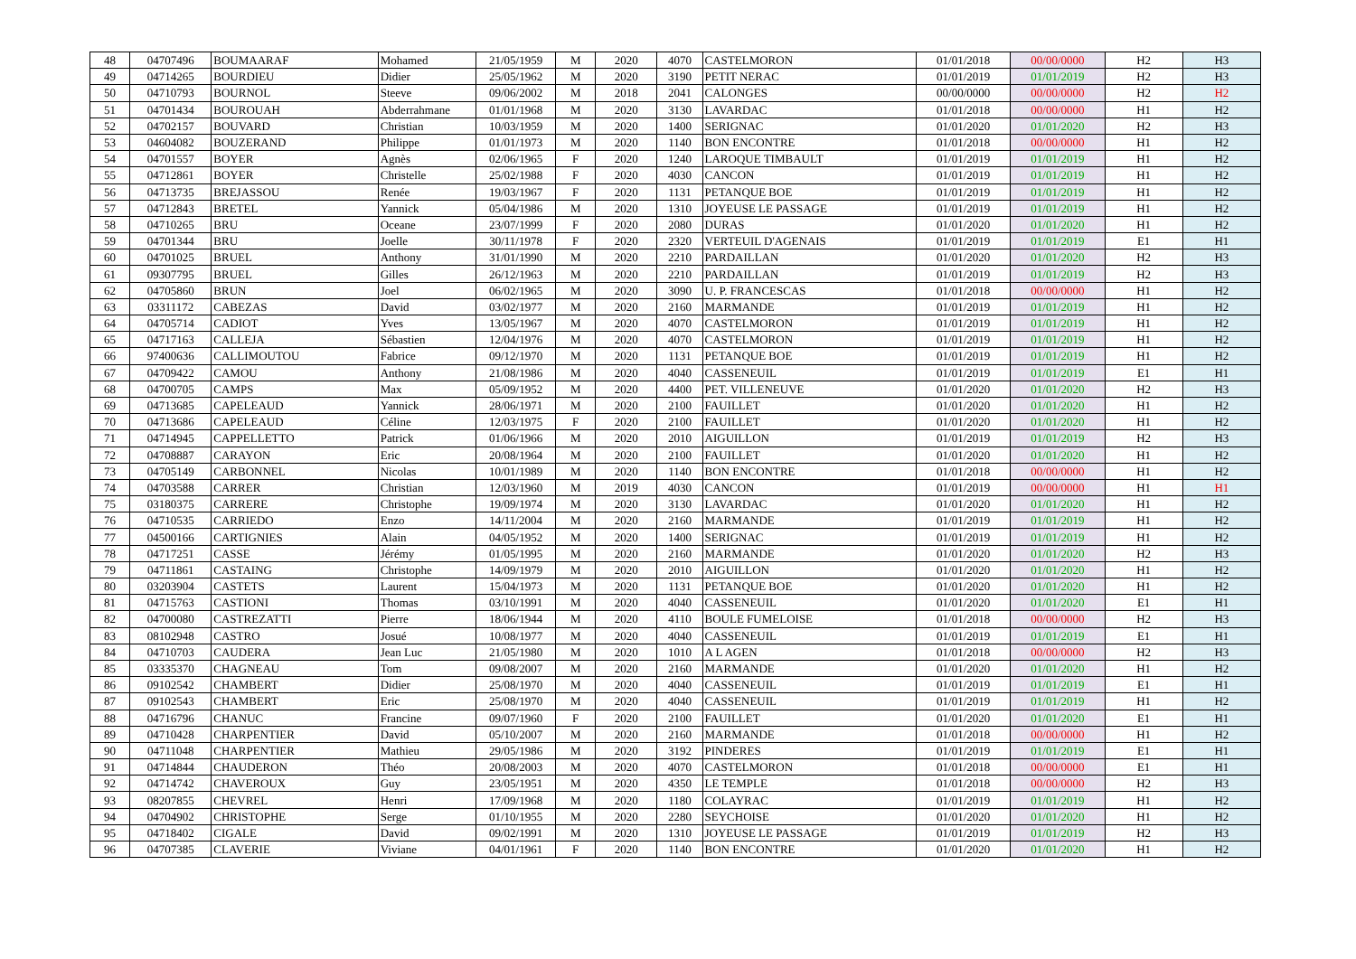| 48 | 04707496 | BOUMAARAF | Mohamed | 21/05/1959 | M | 2020 | 4070 | CASTELMORON | 01/01/2018 | 00/00/0000 | H2 | H3 |
| 49 | 04714265 | BOURDIEU | Didier | 25/05/1962 | M | 2020 | 3190 | PETIT NERAC | 01/01/2019 | 01/01/2019 | H2 | H3 |
| 50 | 04710793 | BOURNOL | Steeve | 09/06/2002 | M | 2018 | 2041 | CALONGES | 00/00/0000 | 00/00/0000 | H2 | H2 |
| 51 | 04701434 | BOUROUAH | Abderrahmane | 01/01/1968 | M | 2020 | 3130 | LAVARDAC | 01/01/2018 | 00/00/0000 | H1 | H2 |
| 52 | 04702157 | BOUVARD | Christian | 10/03/1959 | M | 2020 | 1400 | SERIGNAC | 01/01/2020 | 01/01/2020 | H2 | H3 |
| 53 | 04604082 | BOUZERAND | Philippe | 01/01/1973 | M | 2020 | 1140 | BON ENCONTRE | 01/01/2018 | 00/00/0000 | H1 | H2 |
| 54 | 04701557 | BOYER | Agnès | 02/06/1965 | F | 2020 | 1240 | LAROQUE TIMBAULT | 01/01/2019 | 01/01/2019 | H1 | H2 |
| 55 | 04712861 | BOYER | Christelle | 25/02/1988 | F | 2020 | 4030 | CANCON | 01/01/2019 | 01/01/2019 | H1 | H2 |
| 56 | 04713735 | BREJASSOU | Renée | 19/03/1967 | F | 2020 | 1131 | PETANQUE BOE | 01/01/2019 | 01/01/2019 | H1 | H2 |
| 57 | 04712843 | BRETEL | Yannick | 05/04/1986 | M | 2020 | 1310 | JOYEUSE LE PASSAGE | 01/01/2019 | 01/01/2019 | H1 | H2 |
| 58 | 04710265 | BRU | Oceane | 23/07/1999 | F | 2020 | 2080 | DURAS | 01/01/2020 | 01/01/2020 | H1 | H2 |
| 59 | 04701344 | BRU | Joelle | 30/11/1978 | F | 2020 | 2320 | VERTEUIL D'AGENAIS | 01/01/2019 | 01/01/2019 | E1 | H1 |
| 60 | 04701025 | BRUEL | Anthony | 31/01/1990 | M | 2020 | 2210 | PARDAILLAN | 01/01/2020 | 01/01/2020 | H2 | H3 |
| 61 | 09307795 | BRUEL | Gilles | 26/12/1963 | M | 2020 | 2210 | PARDAILLAN | 01/01/2019 | 01/01/2019 | H2 | H3 |
| 62 | 04705860 | BRUN | Joel | 06/02/1965 | M | 2020 | 3090 | U. P. FRANCESCAS | 01/01/2018 | 00/00/0000 | H1 | H2 |
| 63 | 03311172 | CABEZAS | David | 03/02/1977 | M | 2020 | 2160 | MARMANDE | 01/01/2019 | 01/01/2019 | H1 | H2 |
| 64 | 04705714 | CADIOT | Yves | 13/05/1967 | M | 2020 | 4070 | CASTELMORON | 01/01/2019 | 01/01/2019 | H1 | H2 |
| 65 | 04717163 | CALLEJA | Sébastien | 12/04/1976 | M | 2020 | 4070 | CASTELMORON | 01/01/2019 | 01/01/2019 | H1 | H2 |
| 66 | 97400636 | CALLIMOUTOU | Fabrice | 09/12/1970 | M | 2020 | 1131 | PETANQUE BOE | 01/01/2019 | 01/01/2019 | H1 | H2 |
| 67 | 04709422 | CAMOU | Anthony | 21/08/1986 | M | 2020 | 4040 | CASSENEUIL | 01/01/2019 | 01/01/2019 | E1 | H1 |
| 68 | 04700705 | CAMPS | Max | 05/09/1952 | M | 2020 | 4400 | PET. VILLENEUVE | 01/01/2020 | 01/01/2020 | H2 | H3 |
| 69 | 04713685 | CAPELEAUD | Yannick | 28/06/1971 | M | 2020 | 2100 | FAUILLET | 01/01/2020 | 01/01/2020 | H1 | H2 |
| 70 | 04713686 | CAPELEAUD | Céline | 12/03/1975 | F | 2020 | 2100 | FAUILLET | 01/01/2020 | 01/01/2020 | H1 | H2 |
| 71 | 04714945 | CAPPELLETTO | Patrick | 01/06/1966 | M | 2020 | 2010 | AIGUILLON | 01/01/2019 | 01/01/2019 | H2 | H3 |
| 72 | 04708887 | CARAYON | Eric | 20/08/1964 | M | 2020 | 2100 | FAUILLET | 01/01/2020 | 01/01/2020 | H1 | H2 |
| 73 | 04705149 | CARBONNEL | Nicolas | 10/01/1989 | M | 2020 | 1140 | BON ENCONTRE | 01/01/2018 | 00/00/0000 | H1 | H2 |
| 74 | 04703588 | CARRER | Christian | 12/03/1960 | M | 2019 | 4030 | CANCON | 01/01/2019 | 00/00/0000 | H1 | H1 |
| 75 | 03180375 | CARRERE | Christophe | 19/09/1974 | M | 2020 | 3130 | LAVARDAC | 01/01/2020 | 01/01/2020 | H1 | H2 |
| 76 | 04710535 | CARRIEDO | Enzo | 14/11/2004 | M | 2020 | 2160 | MARMANDE | 01/01/2019 | 01/01/2019 | H1 | H2 |
| 77 | 04500166 | CARTIGNIES | Alain | 04/05/1952 | M | 2020 | 1400 | SERIGNAC | 01/01/2019 | 01/01/2019 | H1 | H2 |
| 78 | 04717251 | CASSE | Jérémy | 01/05/1995 | M | 2020 | 2160 | MARMANDE | 01/01/2020 | 01/01/2020 | H2 | H3 |
| 79 | 04711861 | CASTAING | Christophe | 14/09/1979 | M | 2020 | 2010 | AIGUILLON | 01/01/2020 | 01/01/2020 | H1 | H2 |
| 80 | 03203904 | CASTETS | Laurent | 15/04/1973 | M | 2020 | 1131 | PETANQUE BOE | 01/01/2020 | 01/01/2020 | H1 | H2 |
| 81 | 04715763 | CASTIONI | Thomas | 03/10/1991 | M | 2020 | 4040 | CASSENEUIL | 01/01/2020 | 01/01/2020 | E1 | H1 |
| 82 | 04700080 | CASTREZATTI | Pierre | 18/06/1944 | M | 2020 | 4110 | BOULE FUMELOISE | 01/01/2018 | 00/00/0000 | H2 | H3 |
| 83 | 08102948 | CASTRO | Josué | 10/08/1977 | M | 2020 | 4040 | CASSENEUIL | 01/01/2019 | 01/01/2019 | E1 | H1 |
| 84 | 04710703 | CAUDERA | Jean Luc | 21/05/1980 | M | 2020 | 1010 | A L AGEN | 01/01/2018 | 00/00/0000 | H2 | H3 |
| 85 | 03335370 | CHAGNEAU | Tom | 09/08/2007 | M | 2020 | 2160 | MARMANDE | 01/01/2020 | 01/01/2020 | H1 | H2 |
| 86 | 09102542 | CHAMBERT | Didier | 25/08/1970 | M | 2020 | 4040 | CASSENEUIL | 01/01/2019 | 01/01/2019 | E1 | H1 |
| 87 | 09102543 | CHAMBERT | Eric | 25/08/1970 | M | 2020 | 4040 | CASSENEUIL | 01/01/2019 | 01/01/2019 | H1 | H2 |
| 88 | 04716796 | CHANUC | Francine | 09/07/1960 | F | 2020 | 2100 | FAUILLET | 01/01/2020 | 01/01/2020 | E1 | H1 |
| 89 | 04710428 | CHARPENTIER | David | 05/10/2007 | M | 2020 | 2160 | MARMANDE | 01/01/2018 | 00/00/0000 | H1 | H2 |
| 90 | 04711048 | CHARPENTIER | Mathieu | 29/05/1986 | M | 2020 | 3192 | PINDERES | 01/01/2019 | 01/01/2019 | E1 | H1 |
| 91 | 04714844 | CHAUDERON | Théo | 20/08/2003 | M | 2020 | 4070 | CASTELMORON | 01/01/2018 | 00/00/0000 | E1 | H1 |
| 92 | 04714742 | CHAVEROUX | Guy | 23/05/1951 | M | 2020 | 4350 | LE TEMPLE | 01/01/2018 | 00/00/0000 | H2 | H3 |
| 93 | 08207855 | CHEVREL | Henri | 17/09/1968 | M | 2020 | 1180 | COLAYRAC | 01/01/2019 | 01/01/2019 | H1 | H2 |
| 94 | 04704902 | CHRISTOPHE | Serge | 01/10/1955 | M | 2020 | 2280 | SEYCHOISE | 01/01/2020 | 01/01/2020 | H1 | H2 |
| 95 | 04718402 | CIGALE | David | 09/02/1991 | M | 2020 | 1310 | JOYEUSE LE PASSAGE | 01/01/2019 | 01/01/2019 | H2 | H3 |
| 96 | 04707385 | CLAVERIE | Viviane | 04/01/1961 | F | 2020 | 1140 | BON ENCONTRE | 01/01/2020 | 01/01/2020 | H1 | H2 |